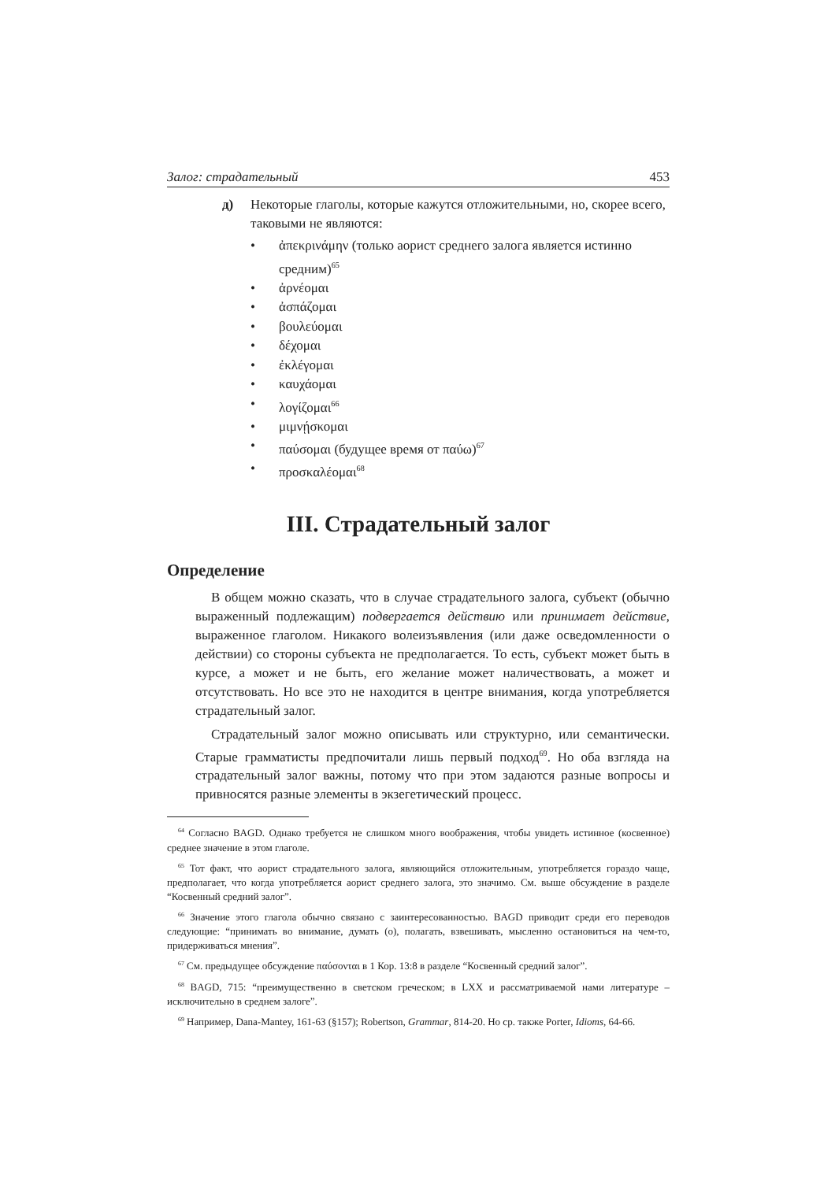Залог: страдательный 453
д) Некоторые глаголы, которые кажутся отложительными, но, скорее всего, таковыми не являются:
• ἀπεκρινάμην (только аорист среднего залога является истинно средним)<sup>65</sup>
• ἀρνέομαι
• ἀσπάζομαι
• βουλεύομαι
• δέχομαι
• ἐκλέγομαι
• καυχάομαι
• λογίζομαι<sup>66</sup>
• μιμνῄσκομαι
• παύσομαι (будущее время от παύω)<sup>67</sup>
• προσκαλέομαι<sup>68</sup>
III. Страдательный залог
Определение
В общем можно сказать, что в случае страдательного залога, субъект (обычно выраженный подлежащим) подвергается действию или принимает действие, выраженное глаголом. Никакого волеизъявления (или даже осведомленности о действии) со стороны субъекта не предполагается. То есть, субъект может быть в курсе, а может и не быть, его желание может наличествовать, а может и отсутствовать. Но все это не находится в центре внимания, когда употребляется страдательный залог.
Страдательный залог можно описывать или структурно, или семантически. Старые грамматисты предпочитали лишь первый подход<sup>69</sup>. Но оба взгляда на страдательный залог важны, потому что при этом задаются разные вопросы и привносятся разные элементы в экзегетический процесс.
<sup>64</sup> Согласно BAGD. Однако требуется не слишком много воображения, чтобы увидеть истинное (косвенное) среднее значение в этом глаголе.
<sup>65</sup> Тот факт, что аорист страдательного залога, являющийся отложительным, употребляется гораздо чаще, предполагает, что когда употребляется аорист среднего залога, это значимо. См. выше обсуждение в разделе “Косвенный средний залог”.
<sup>66</sup> Значение этого глагола обычно связано с заинтересованностью. BAGD приводит среди его переводов следующие: “принимать во внимание, думать (о), полагать, взвешивать, мысленно остановиться на чем-то, придерживаться мнения”.
<sup>67</sup> См. предыдущее обсуждение παύσονται в 1 Кор. 13:8 в разделе “Косвенный средний залог”.
<sup>68</sup> BAGD, 715: “преимущественно в светском греческом; в LXX и рассматриваемой нами литературе – исключительно в среднем залоге”.
<sup>69</sup> Например, Dana-Mantey, 161-63 (§157); Robertson, Grammar, 814-20. Но ср. также Porter, Idioms, 64-66.